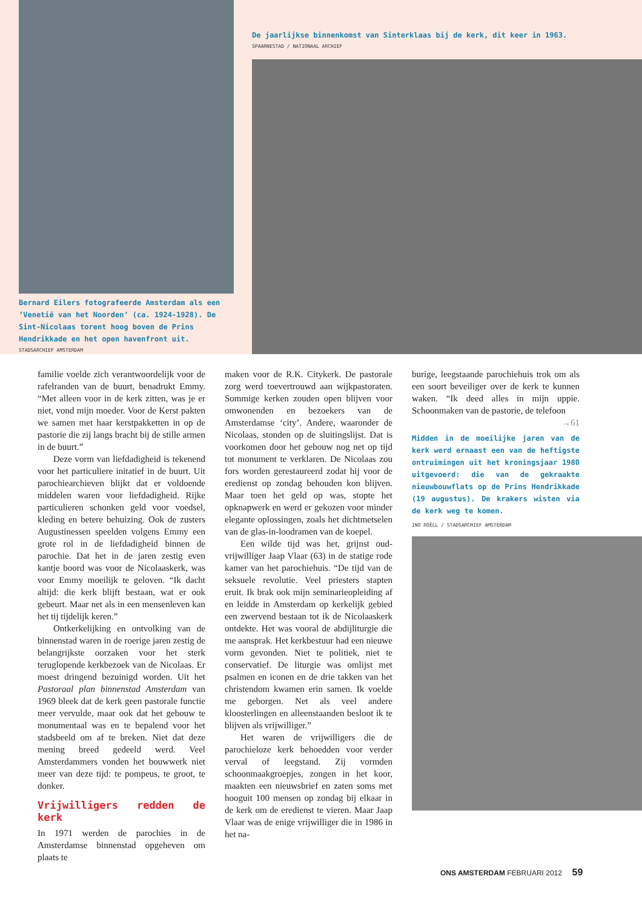Bernard Eilers fotografeerde Amsterdam als een ’Venetië van het Noorden’ (ca. 1924-1928). De Sint-Nicolaas torent hoog boven de Prins Hendrikkade en het open havenfront uit.
STADSARCHIEF AMSTERDAM
De jaarlijkse binnenkomst van Sinterklaas bij de kerk, dit keer in 1963.
SPAARNESTAD / NATIONAAL ARCHIEF
familie voelde zich verantwoordelijk voor de rafelranden van de buurt, benadrukt Emmy. “Met alleen voor in de kerk zitten, was je er niet, vond mijn moeder. Voor de Kerst pakten we samen met haar kerstpakketten in op de pastorie die zij langs bracht bij de stille armen in de buurt.”
Deze vorm van liefdadigheid is tekenend voor het particuliere initatief in de buurt. Uit parochiearchieven blijkt dat er voldoende middelen waren voor liefdadigheid. Rijke particulieren schonken geld voor voedsel, kleding en betere behuizing. Ook de zusters Augustinessen speelden volgens Emmy een grote rol in de liefdadigheid binnen de parochie. Dat het in de jaren zestig even kantje boord was voor de Nicolaaskerk, was voor Emmy moeilijk te geloven. “Ik dacht altijd: die kerk blijft bestaan, wat er ook gebeurt. Maar net als in een mensenleven kan het tij tijdelijk keren.”
Ontkerkelijking en ontvolking van de binnenstad waren in de roerige jaren zestig de belangrijkste oorzaken voor het sterk teruglopende kerkbezoek van de Nicolaas. Er moest dringend bezuinigd worden. Uit het Pastoraal plan binnenstad Amsterdam van 1969 bleek dat de kerk geen pastorale functie meer vervulde, maar ook dat het gebouw te monumentaal was en te bepalend voor het stadsbeeld om af te breken. Niet dat deze mening breed gedeeld werd. Veel Amsterdammers vonden het bouwwerk niet meer van deze tijd: te pompeus, te groot, te donker.
Vrijwilligers redden de kerk
In 1971 werden de parochies in de Amsterdamse binnenstad opgeheven om plaats te
maken voor de R.K. Citykerk. De pastorale zorg werd toevertrouwd aan wijkpastoraten. Sommige kerken zouden open blijven voor omwonenden en bezoekers van de Amsterdamse ‘city’. Andere, waaronder de Nicolaas, stonden op de sluitingslijst. Dat is voorkomen door het gebouw nog net op tijd tot monument te verklaren. De Nicolaas zou fors worden gerestaureerd zodat hij voor de eredienst op zondag behouden kon blijven. Maar toen het geld op was, stopte het opknapwerk en werd er gekozen voor minder elegante oplossingen, zoals het dichtmetselen van de glas-in-loodramen van de koepel.
Een wilde tijd was het, grijnst oud-vrijwilliger Jaap Vlaar (63) in de statige rode kamer van het parochiehuis. “De tijd van de seksuele revolutie. Veel priesters stapten eruit. Ik brak ook mijn seminarieopleiding af en leidde in Amsterdam op kerkelijk gebied een zwervend bestaan tot ik de Nicolaaskerk ontdekte. Het was vooral de abdijliturgie die me aansprak. Het kerkbestuur had een nieuwe vorm gevonden. Niet te politiek, niet te conservatief. De liturgie was omlijst met psalmen en iconen en de drie takken van het christendom kwamen erin samen. Ik voelde me geborgen. Net als veel andere kloosterlingen en alleenstaanden besloot ik te blijven als vrijwilliger.”
Het waren de vrijwilligers die de parochieloze kerk behoedden voor verder verval of leegstand. Zij vormden schoonmaakgroepjes, zongen in het koor, maakten een nieuwsbrief en zaten soms met hooguit 100 mensen op zondag bij elkaar in de kerk om de eredienst te vieren. Maar Jaap Vlaar was de enige vrijwilliger die in 1986 in het na-
burige, leegstaande parochiehuis trok om als een soort beveiliger over de kerk te kunnen waken. “Ik deed alles in mijn uppie. Schoonmaken van de pastorie, de telefoon
→61
Midden in de moeilijke jaren van de kerk werd ernaast een van de heftigste ontruimingen uit het kroningsjaar 1980 uitgevoerd: die van de gekraakte nieuwbouwflats op de Prins Hendrikkade (19 augustus). De krakers wisten via de kerk weg te komen.
INO ROËLL / STADSARCHIEF AMSTERDAM
ONS AMSTERDAM FEBRUARI 2012 59